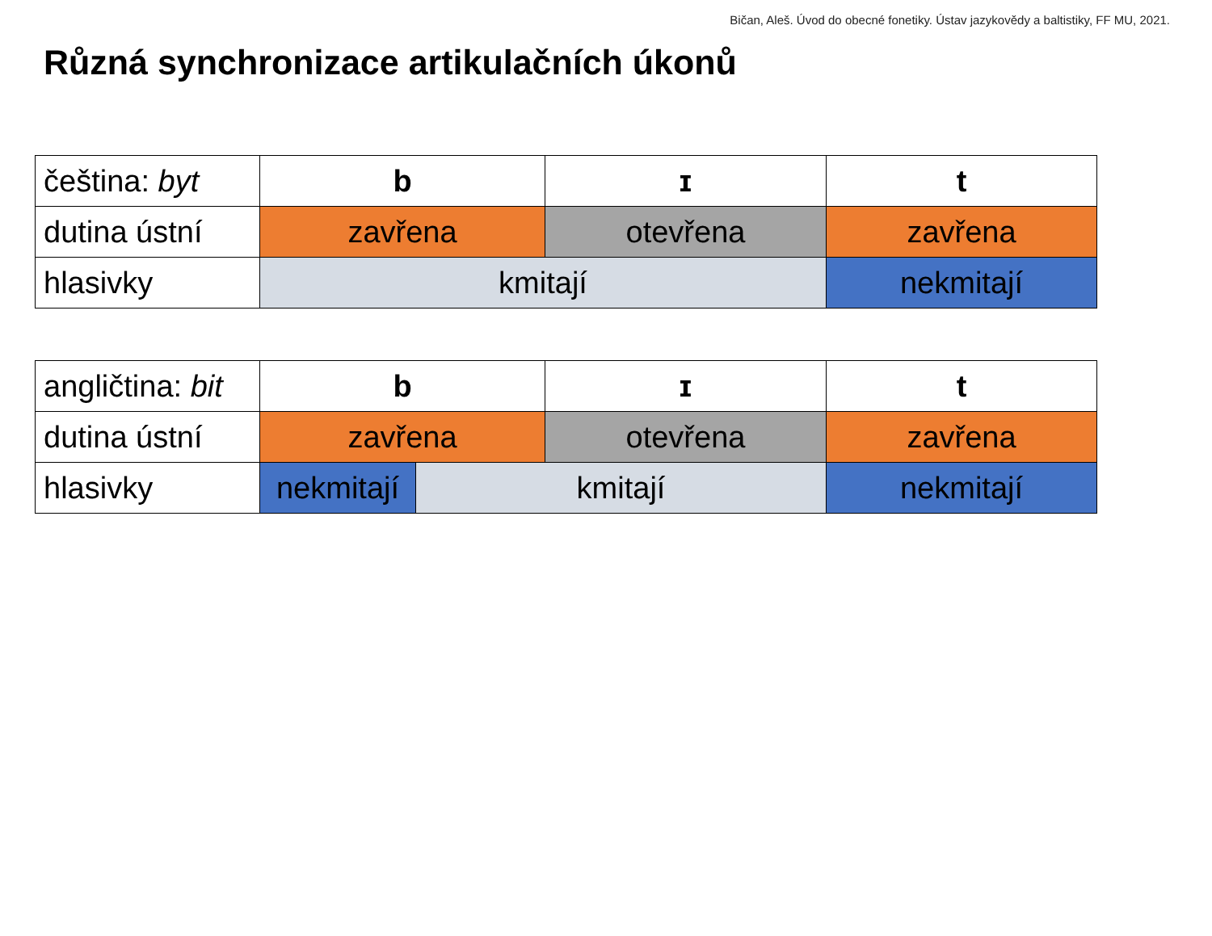Bičan, Aleš. Úvod do obecné fonetiky. Ústav jazykovědy a baltistiky, FF MU, 2021.
Různá synchronizace artikulačních úkonů
| čeština: byt | b | ɪ | t |
| dutina ústní | zavřena | otevřena | zavřena |
| hlasivky | kmitají | | nekmitají |
| angličtina: bit | b | | ɪ | t |
| dutina ústní | zavřena | | otevřena | zavřena |
| hlasivky | nekmitají | kmitají | | nekmitají |